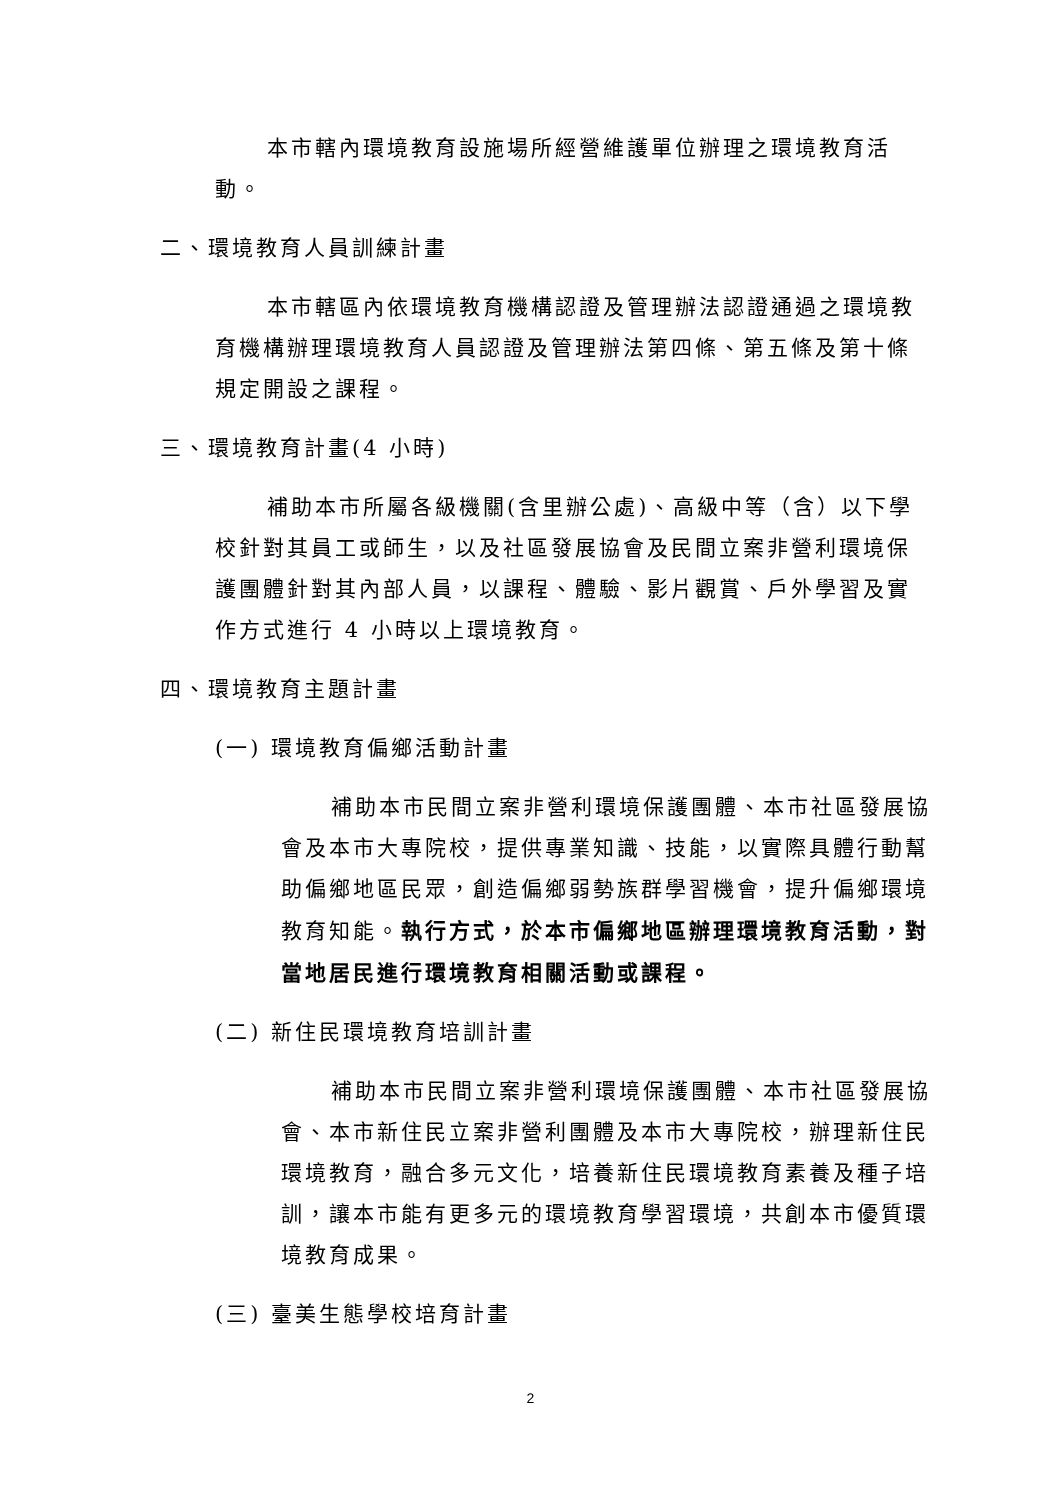本市轄內環境教育設施場所經營維護單位辦理之環境教育活動。
二、環境教育人員訓練計畫
本市轄區內依環境教育機構認證及管理辦法認證通過之環境教育機構辦理環境教育人員認證及管理辦法第四條、第五條及第十條規定開設之課程。
三、環境教育計畫(4 小時)
補助本市所屬各級機關(含里辦公處)、高級中等（含）以下學校針對其員工或師生，以及社區發展協會及民間立案非營利環境保護團體針對其內部人員，以課程、體驗、影片觀賞、戶外學習及實作方式進行 4 小時以上環境教育。
四、環境教育主題計畫
(一) 環境教育偏鄉活動計畫
補助本市民間立案非營利環境保護團體、本市社區發展協會及本市大專院校，提供專業知識、技能，以實際具體行動幫助偏鄉地區民眾，創造偏鄉弱勢族群學習機會，提升偏鄉環境教育知能。執行方式，於本市偏鄉地區辦理環境教育活動，對當地居民進行環境教育相關活動或課程。
(二) 新住民環境教育培訓計畫
補助本市民間立案非營利環境保護團體、本市社區發展協會、本市新住民立案非營利團體及本市大專院校，辦理新住民環境教育，融合多元文化，培養新住民環境教育素養及種子培訓，讓本市能有更多元的環境教育學習環境，共創本市優質環境教育成果。
(三) 臺美生態學校培育計畫
2